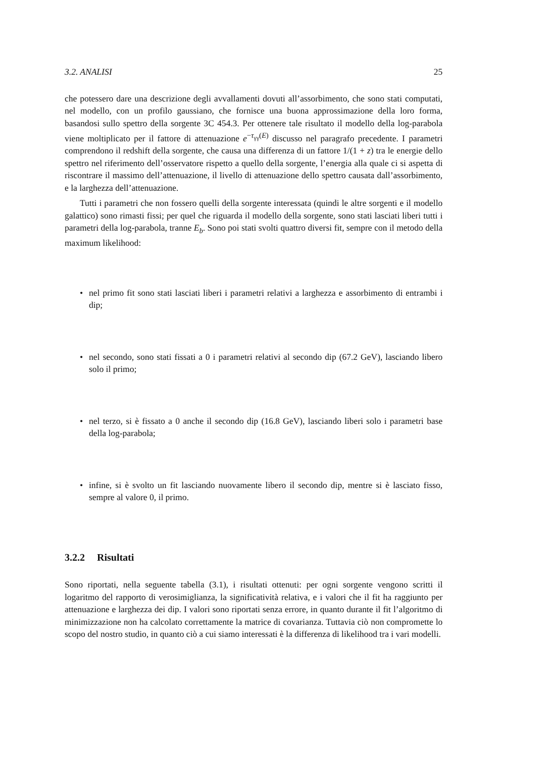3.2. ANALISI 25
che potessero dare una descrizione degli avvallamenti dovuti all’assorbimento, che sono stati computati, nel modello, con un profilo gaussiano, che fornisce una buona approssimazione della loro forma, basandosi sullo spettro della sorgente 3C 454.3. Per ottenere tale risultato il modello della log-parabola viene moltiplicato per il fattore di attenuazione e<sup>−τ<sub>γγ</sub>(E)</sup> discusso nel paragrafo precedente. I parametri comprendono il redshift della sorgente, che causa una differenza di un fattore 1/(1 + z) tra le energie dello spettro nel riferimento dell’osservatore rispetto a quello della sorgente, l’energia alla quale ci si aspetta di riscontrare il massimo dell’attenuazione, il livello di attenuazione dello spettro causata dall’assorbimento, e la larghezza dell’attenuazione.
Tutti i parametri che non fossero quelli della sorgente interessata (quindi le altre sorgenti e il modello galattico) sono rimasti fissi; per quel che riguarda il modello della sorgente, sono stati lasciati liberi tutti i parametri della log-parabola, tranne E<sub>b</sub>. Sono poi stati svolti quattro diversi fit, sempre con il metodo della maximum likelihood:
• nel primo fit sono stati lasciati liberi i parametri relativi a larghezza e assorbimento di entrambi i dip;
• nel secondo, sono stati fissati a 0 i parametri relativi al secondo dip (67.2 GeV), lasciando libero solo il primo;
• nel terzo, si è fissato a 0 anche il secondo dip (16.8 GeV), lasciando liberi solo i parametri base della log-parabola;
• infine, si è svolto un fit lasciando nuovamente libero il secondo dip, mentre si è lasciato fisso, sempre al valore 0, il primo.
3.2.2 Risultati
Sono riportati, nella seguente tabella (3.1), i risultati ottenuti: per ogni sorgente vengono scritti il logaritmo del rapporto di verosimiglianza, la significatività relativa, e i valori che il fit ha raggiunto per attenuazione e larghezza dei dip. I valori sono riportati senza errore, in quanto durante il fit l’algoritmo di minimizzazione non ha calcolato correttamente la matrice di covarianza. Tuttavia ciò non compromette lo scopo del nostro studio, in quanto ciò a cui siamo interessati è la differenza di likelihood tra i vari modelli.